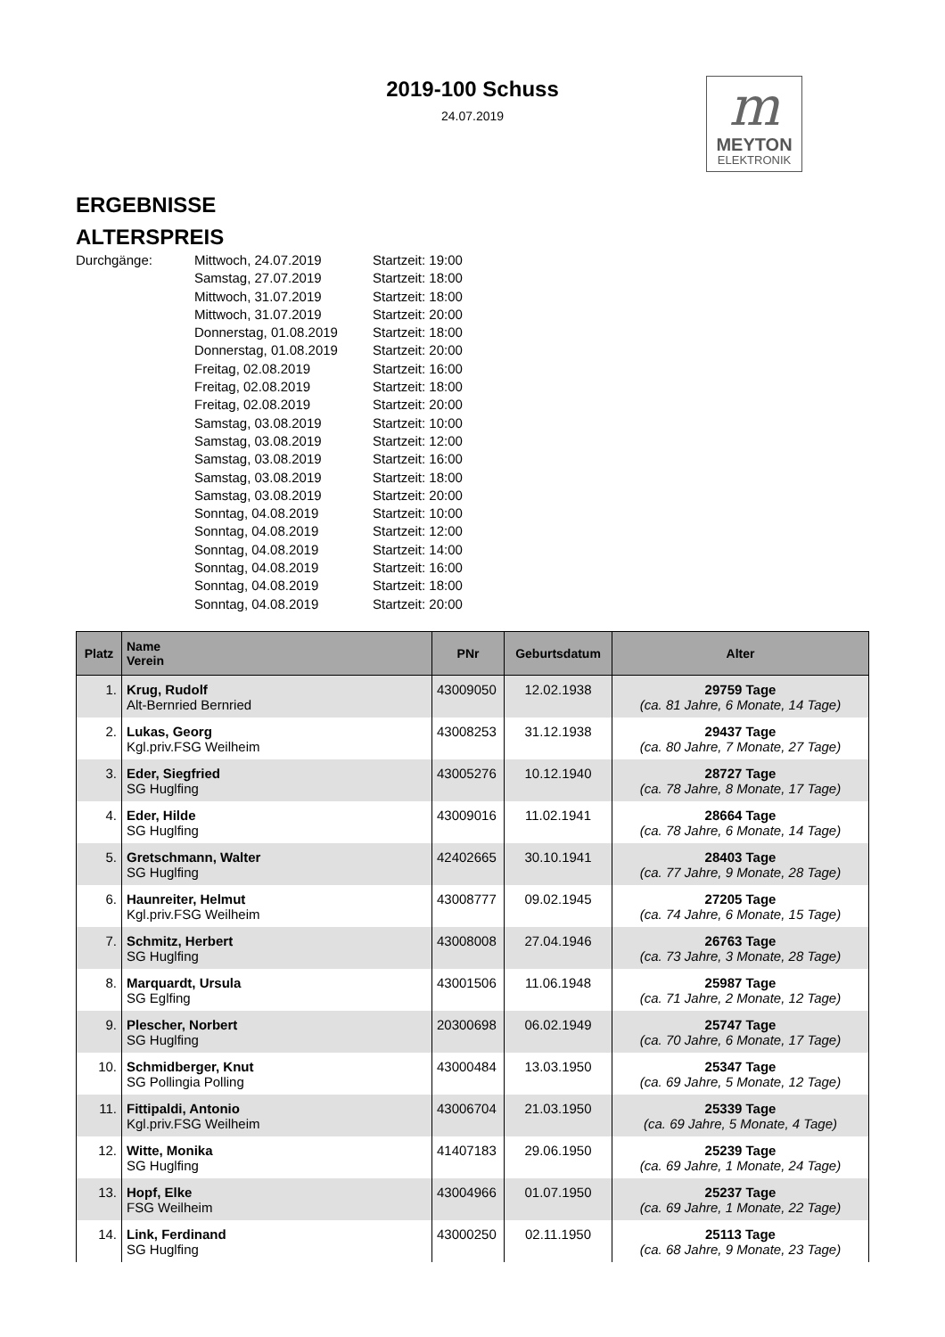2019-100 Schuss
24.07.2019
m
MEYTON
ELEKTRONIK
ERGEBNISSE
ALTERSPREIS
Durchgänge:
Mittwoch, 24.07.2019
Startzeit: 19:00
Samstag, 27.07.2019
Startzeit: 18:00
Mittwoch, 31.07.2019
Startzeit: 18:00
Mittwoch, 31.07.2019
Startzeit: 20:00
Donnerstag, 01.08.2019
Startzeit: 18:00
Donnerstag, 01.08.2019
Startzeit: 20:00
Freitag, 02.08.2019
Startzeit: 16:00
Freitag, 02.08.2019
Startzeit: 18:00
Freitag, 02.08.2019
Startzeit: 20:00
Samstag, 03.08.2019
Startzeit: 10:00
Samstag, 03.08.2019
Startzeit: 12:00
Samstag, 03.08.2019
Startzeit: 16:00
Samstag, 03.08.2019
Startzeit: 18:00
Samstag, 03.08.2019
Startzeit: 20:00
Sonntag, 04.08.2019
Startzeit: 10:00
Sonntag, 04.08.2019
Startzeit: 12:00
Sonntag, 04.08.2019
Startzeit: 14:00
Sonntag, 04.08.2019
Startzeit: 16:00
Sonntag, 04.08.2019
Startzeit: 18:00
Sonntag, 04.08.2019
Startzeit: 20:00
| Platz | Name Verein | PNr | Geburtsdatum | Alter |
| --- | --- | --- | --- | --- |
| 1. | Krug, Rudolf Alt-Bernried Bernried | 43009050 | 12.02.1938 | 29759 Tage (ca. 81 Jahre, 6 Monate, 14 Tage) |
| 2. | Lukas, Georg Kgl.priv.FSG Weilheim | 43008253 | 31.12.1938 | 29437 Tage (ca. 80 Jahre, 7 Monate, 27 Tage) |
| 3. | Eder, Siegfried SG Huglfing | 43005276 | 10.12.1940 | 28727 Tage (ca. 78 Jahre, 8 Monate, 17 Tage) |
| 4. | Eder, Hilde SG Huglfing | 43009016 | 11.02.1941 | 28664 Tage (ca. 78 Jahre, 6 Monate, 14 Tage) |
| 5. | Gretschmann, Walter SG Huglfing | 42402665 | 30.10.1941 | 28403 Tage (ca. 77 Jahre, 9 Monate, 28 Tage) |
| 6. | Haunreiter, Helmut Kgl.priv.FSG Weilheim | 43008777 | 09.02.1945 | 27205 Tage (ca. 74 Jahre, 6 Monate, 15 Tage) |
| 7. | Schmitz, Herbert SG Huglfing | 43008008 | 27.04.1946 | 26763 Tage (ca. 73 Jahre, 3 Monate, 28 Tage) |
| 8. | Marquardt, Ursula SG Eglfing | 43001506 | 11.06.1948 | 25987 Tage (ca. 71 Jahre, 2 Monate, 12 Tage) |
| 9. | Plescher, Norbert SG Huglfing | 20300698 | 06.02.1949 | 25747 Tage (ca. 70 Jahre, 6 Monate, 17 Tage) |
| 10. | Schmidberger, Knut SG Pollingia Polling | 43000484 | 13.03.1950 | 25347 Tage (ca. 69 Jahre, 5 Monate, 12 Tage) |
| 11. | Fittipaldi, Antonio Kgl.priv.FSG Weilheim | 43006704 | 21.03.1950 | 25339 Tage (ca. 69 Jahre, 5 Monate, 4 Tage) |
| 12. | Witte, Monika SG Huglfing | 41407183 | 29.06.1950 | 25239 Tage (ca. 69 Jahre, 1 Monate, 24 Tage) |
| 13. | Hopf, Elke FSG Weilheim | 43004966 | 01.07.1950 | 25237 Tage (ca. 69 Jahre, 1 Monate, 22 Tage) |
| 14. | Link, Ferdinand SG Huglfing | 43000250 | 02.11.1950 | 25113 Tage (ca. 68 Jahre, 9 Monate, 23 Tage) |